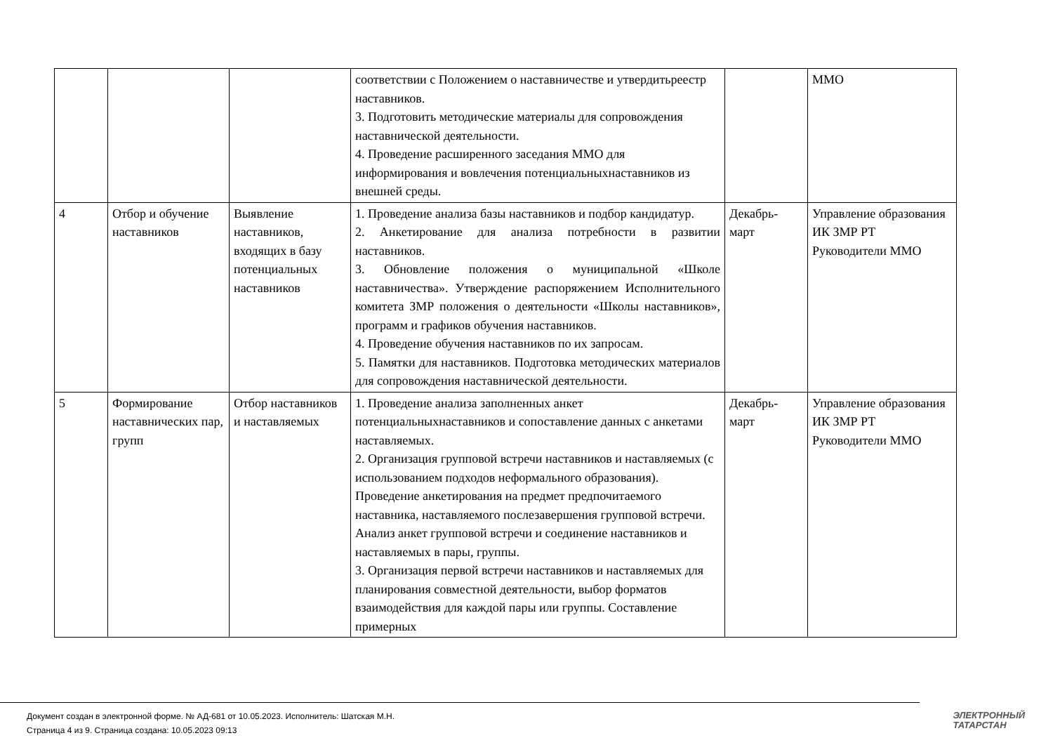| | | | соответствии с Положением о наставничестве и утвердитьреестр наставников. 3. Подготовить методические материалы для сопровождения наставнической деятельности. 4. Проведение расширенного заседания ММО для информирования и вовлечения потенциальныхнаставников из внешней среды. | | ММО |
| 4 | Отбор и обучение наставников | Выявление наставников, входящих в базу потенциальных наставников | 1. Проведение анализа базы наставников и подбор кандидатур. 2. Анкетирование для анализа потребности в развитии наставников. 3. Обновление положения о муниципальной «Школе наставничества». Утверждение распоряжением Исполнительного комитета ЗМР положения о деятельности «Школы наставников», программ и графиков обучения наставников. 4. Проведение обучения наставников по их запросам. 5. Памятки для наставников. Подготовка методических материалов для сопровождения наставнической деятельности. | Декабрь-март | Управление образования ИК ЗМР РТ Руководители ММО |
| 5 | Формирование наставнических пар, групп | Отбор наставников и наставляемых | 1. Проведение анализа заполненных анкет потенциальныхнаставников и сопоставление данных с анкетами наставляемых. 2. Организация групповой встречи наставников и наставляемых (с использованием подходов неформального образования). Проведение анкетирования на предмет предпочитаемого наставника, наставляемого послезавершения групповой встречи. Анализ анкет групповой встречи и соединение наставников и наставляемых в пары, группы. 3. Организация первой встречи наставников и наставляемых для планирования совместной деятельности, выбор форматов взаимодействия для каждой пары или группы. Составление примерных | Декабрь-март | Управление образования ИК ЗМР РТ Руководители ММО |
Документ создан в электронной форме. № АД-681 от 10.05.2023. Исполнитель: Шатская М.Н.
Страница 4 из 9. Страница создана: 10.05.2023 09:13
ЭЛЕКТРОННЫЙ
ТАТАРСТАН